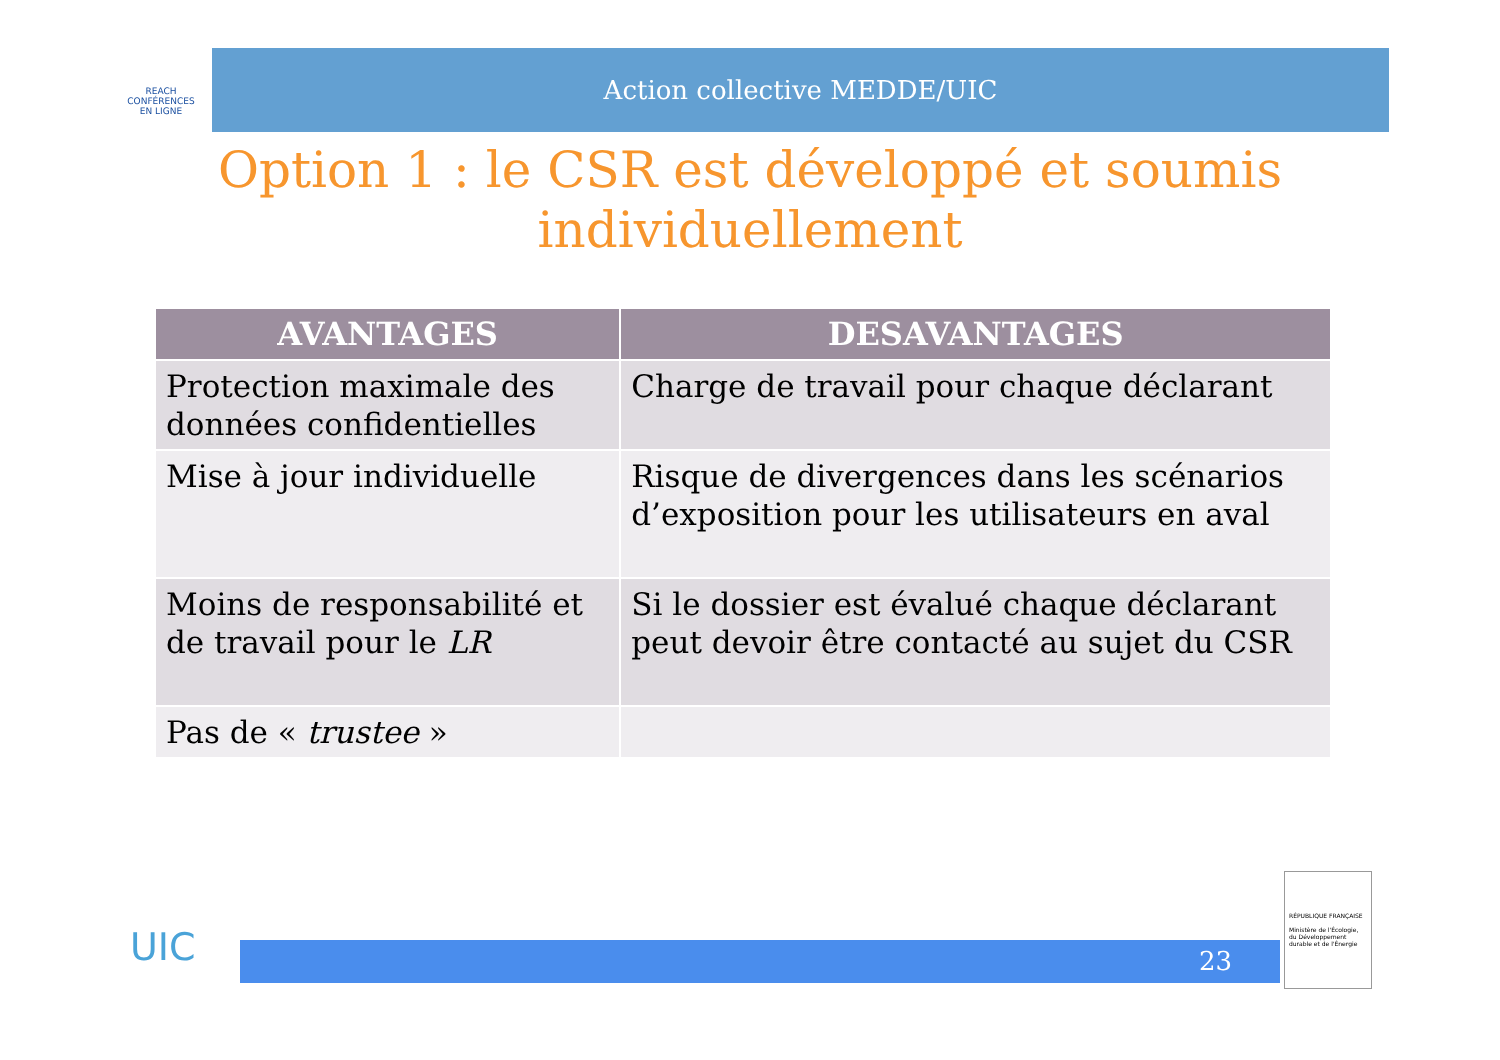REACH
CONFÉRENCES
EN LIGNE
Action collective MEDDE/UIC
Option 1 : le CSR est développé et soumis individuellement
| AVANTAGES | DESAVANTAGES |
| --- | --- |
| Protection maximale des données confidentielles | Charge de travail pour chaque déclarant |
| Mise à jour individuelle | Risque de divergences dans les scénarios d’exposition pour les utilisateurs en aval |
| Moins de responsabilité et de travail pour le LR | Si le dossier est évalué chaque déclarant peut devoir être contacté au sujet du CSR |
| Pas de « trustee » | |
UIC 23
RÉPUBLIQUE FRANÇAISE
Ministère de l'Écologie, du Développement durable et de l'Énergie